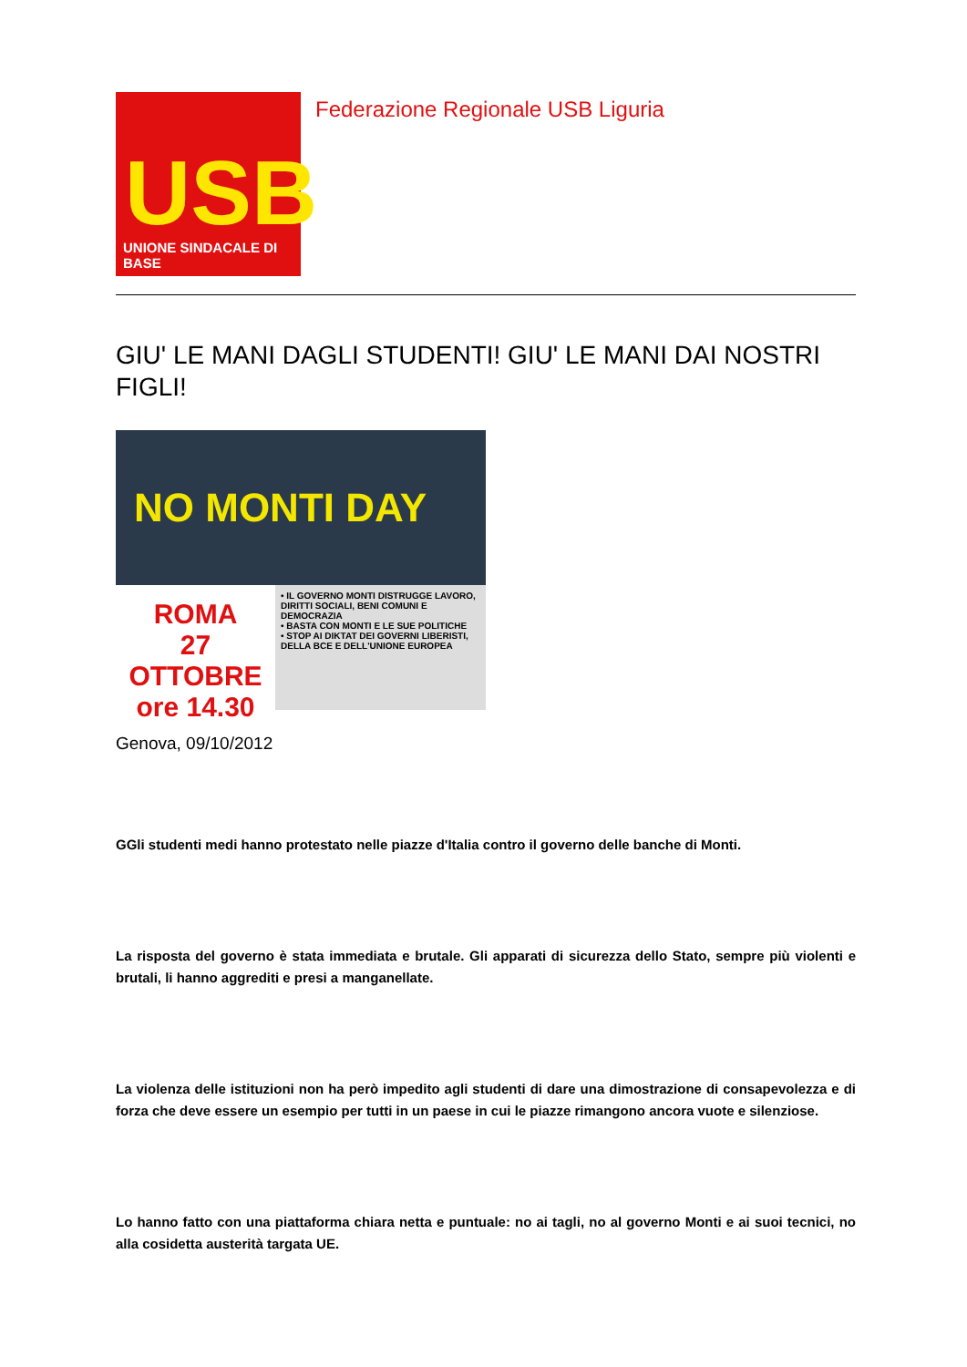USB
UNIONE SINDACALE DI BASE
Federazione Regionale USB Liguria
GIU' LE MANI DAGLI STUDENTI! GIU' LE MANI DAI NOSTRI FIGLI!
NO MONTI DAY
ROMA
27 OTTOBRE
ore 14.30
• IL GOVERNO MONTI DISTRUGGE LAVORO, DIRITTI SOCIALI, BENI COMUNI E DEMOCRAZIA
• BASTA CON MONTI E LE SUE POLITICHE
• STOP AI DIKTAT DEI GOVERNI LIBERISTI, DELLA BCE E DELL'UNIONE EUROPEA
Genova, 09/10/2012
GGli studenti medi hanno protestato nelle piazze d'Italia contro il governo delle banche di Monti.
La risposta del governo è stata immediata e brutale. Gli apparati di sicurezza dello Stato, sempre più violenti e brutali, li hanno aggrediti e presi a manganellate.
La violenza delle istituzioni non ha però impedito agli studenti di dare una dimostrazione di consapevolezza e di forza che deve essere un esempio per tutti in un paese in cui le piazze rimangono ancora vuote e silenziose.
Lo hanno fatto con una piattaforma chiara netta e puntuale: no ai tagli, no al governo Monti e ai suoi tecnici, no alla cosidetta austerità targata UE.